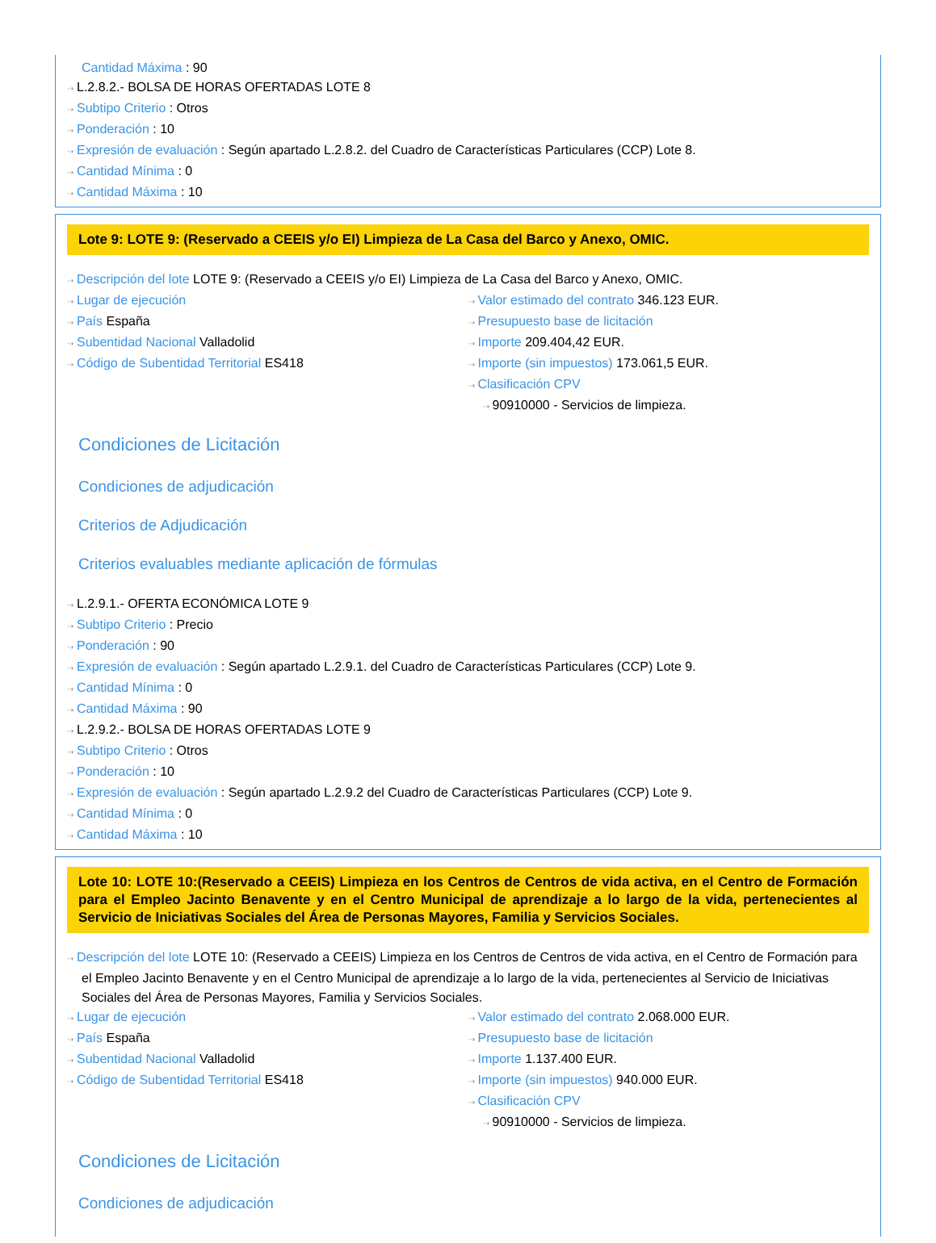Cantidad Máxima : 90
⇢ L.2.8.2.- BOLSA DE HORAS OFERTADAS LOTE 8
⇢ Subtipo Criterio : Otros
⇢ Ponderación : 10
⇢ Expresión de evaluación : Según apartado L.2.8.2. del Cuadro de Características Particulares (CCP) Lote 8.
⇢ Cantidad Mínima : 0
⇢ Cantidad Máxima : 10
Lote 9: LOTE 9: (Reservado a CEEIS y/o EI) Limpieza de La Casa del Barco y Anexo, OMIC.
⇢ Descripción del lote LOTE 9: (Reservado a CEEIS y/o EI) Limpieza de La Casa del Barco y Anexo, OMIC.
⇢ Lugar de ejecución
⇢ País España
⇢ Subentidad Nacional Valladolid
⇢ Código de Subentidad Territorial ES418
⇢ Valor estimado del contrato 346.123 EUR.
⇢ Presupuesto base de licitación
⇢ Importe 209.404,42 EUR.
⇢ Importe (sin impuestos) 173.061,5 EUR.
⇢ Clasificación CPV
⇢ 90910000 - Servicios de limpieza.
Condiciones de Licitación
Condiciones de adjudicación
Criterios de Adjudicación
Criterios evaluables mediante aplicación de fórmulas
⇢ L.2.9.1.- OFERTA ECONÓMICA LOTE 9
⇢ Subtipo Criterio : Precio
⇢ Ponderación : 90
⇢ Expresión de evaluación : Según apartado L.2.9.1. del Cuadro de Características Particulares (CCP) Lote 9.
⇢ Cantidad Mínima : 0
⇢ Cantidad Máxima : 90
⇢ L.2.9.2.- BOLSA DE HORAS OFERTADAS LOTE 9
⇢ Subtipo Criterio : Otros
⇢ Ponderación : 10
⇢ Expresión de evaluación : Según apartado L.2.9.2 del Cuadro de Características Particulares (CCP) Lote 9.
⇢ Cantidad Mínima : 0
⇢ Cantidad Máxima : 10
Lote 10: LOTE 10:(Reservado a CEEIS) Limpieza en los Centros de Centros de vida activa, en el Centro de Formación para el Empleo Jacinto Benavente y en el Centro Municipal de aprendizaje a lo largo de la vida, pertenecientes al Servicio de Iniciativas Sociales del Área de Personas Mayores, Familia y Servicios Sociales.
⇢ Descripción del lote LOTE 10: (Reservado a CEEIS) Limpieza en los Centros de Centros de vida activa, en el Centro de Formación para el Empleo Jacinto Benavente y en el Centro Municipal de aprendizaje a lo largo de la vida, pertenecientes al Servicio de Iniciativas Sociales del Área de Personas Mayores, Familia y Servicios Sociales.
⇢ Lugar de ejecución
⇢ País España
⇢ Subentidad Nacional Valladolid
⇢ Código de Subentidad Territorial ES418
⇢ Valor estimado del contrato 2.068.000 EUR.
⇢ Presupuesto base de licitación
⇢ Importe 1.137.400 EUR.
⇢ Importe (sin impuestos) 940.000 EUR.
⇢ Clasificación CPV
⇢ 90910000 - Servicios de limpieza.
Condiciones de Licitación
Condiciones de adjudicación